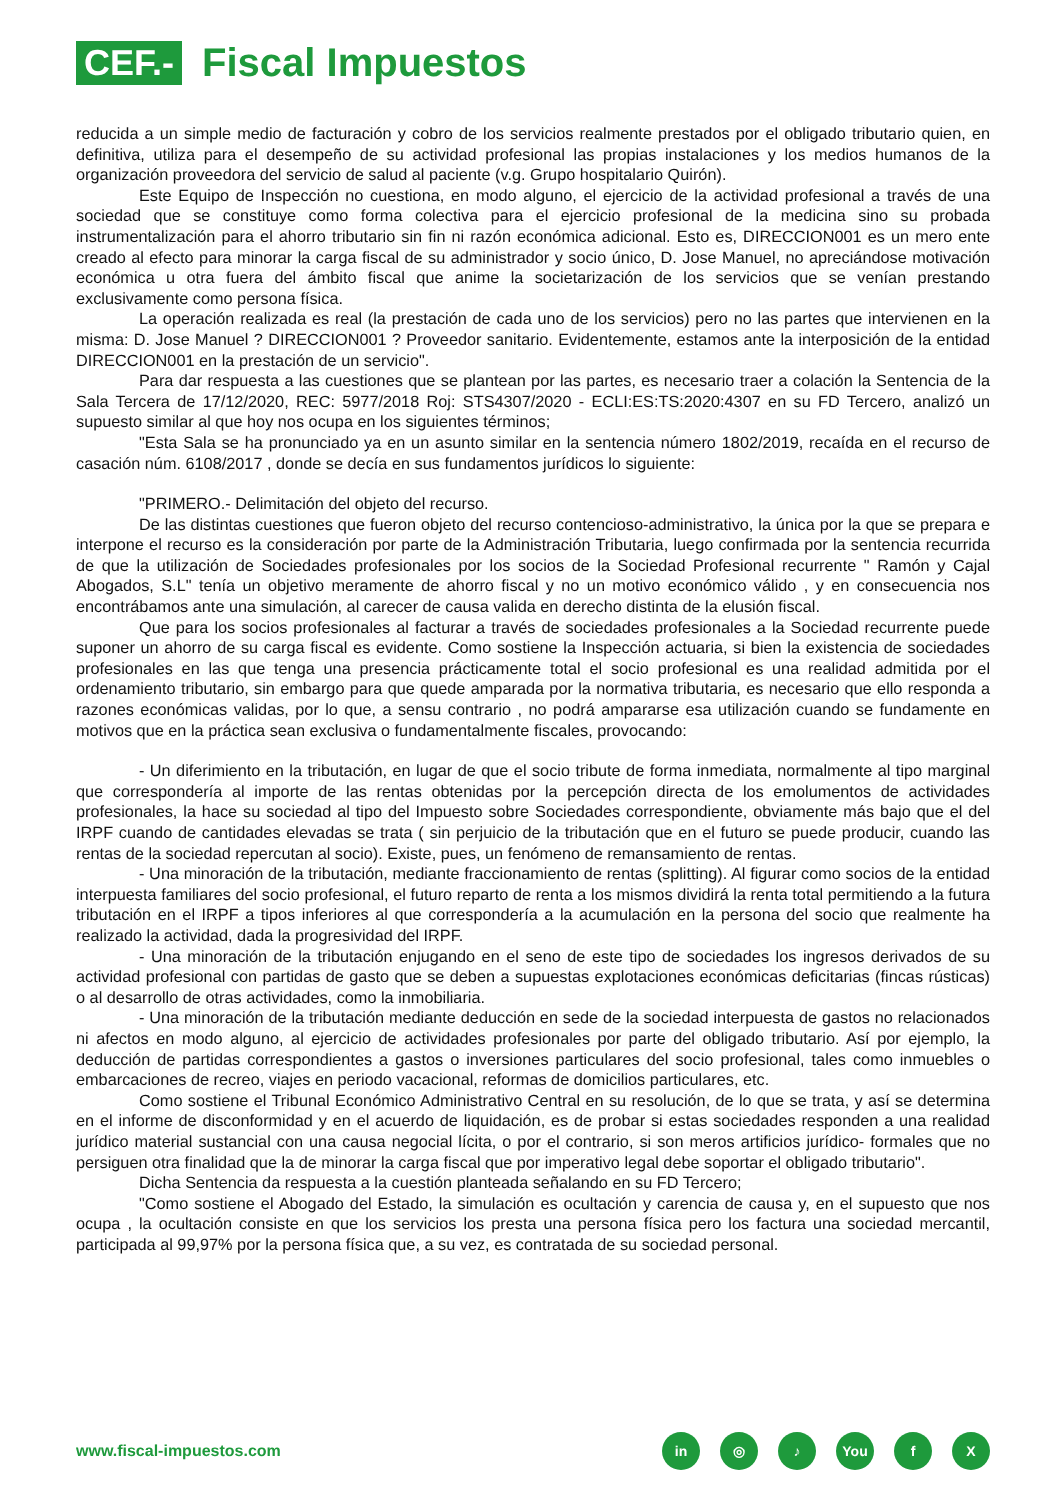CEF.-
Fiscal Impuestos
reducida a un simple medio de facturación y cobro de los servicios realmente prestados por el obligado tributario quien, en definitiva, utiliza para el desempeño de su actividad profesional las propias instalaciones y los medios humanos de la organización proveedora del servicio de salud al paciente (v.g. Grupo hospitalario Quirón).
Este Equipo de Inspección no cuestiona, en modo alguno, el ejercicio de la actividad profesional a través de una sociedad que se constituye como forma colectiva para el ejercicio profesional de la medicina sino su probada instrumentalización para el ahorro tributario sin fin ni razón económica adicional. Esto es, DIRECCION001 es un mero ente creado al efecto para minorar la carga fiscal de su administrador y socio único, D. Jose Manuel, no apreciándose motivación económica u otra fuera del ámbito fiscal que anime la societarización de los servicios que se venían prestando exclusivamente como persona física.
La operación realizada es real (la prestación de cada uno de los servicios) pero no las partes que intervienen en la misma: D. Jose Manuel ? DIRECCION001 ? Proveedor sanitario. Evidentemente, estamos ante la interposición de la entidad DIRECCION001 en la prestación de un servicio".
Para dar respuesta a las cuestiones que se plantean por las partes, es necesario traer a colación la Sentencia de la Sala Tercera de 17/12/2020, REC: 5977/2018 Roj: STS4307/2020 - ECLI:ES:TS:2020:4307 en su FD Tercero, analizó un supuesto similar al que hoy nos ocupa en los siguientes términos;
"Esta Sala se ha pronunciado ya en un asunto similar en la sentencia número 1802/2019, recaída en el recurso de casación núm. 6108/2017 , donde se decía en sus fundamentos jurídicos lo siguiente:
"PRIMERO.- Delimitación del objeto del recurso.
De las distintas cuestiones que fueron objeto del recurso contencioso-administrativo, la única por la que se prepara e interpone el recurso es la consideración por parte de la Administración Tributaria, luego confirmada por la sentencia recurrida de que la utilización de Sociedades profesionales por los socios de la Sociedad Profesional recurrente " Ramón y Cajal Abogados, S.L" tenía un objetivo meramente de ahorro fiscal y no un motivo económico válido , y en consecuencia nos encontrábamos ante una simulación, al carecer de causa valida en derecho distinta de la elusión fiscal.
Que para los socios profesionales al facturar a través de sociedades profesionales a la Sociedad recurrente puede suponer un ahorro de su carga fiscal es evidente. Como sostiene la Inspección actuaria, si bien la existencia de sociedades profesionales en las que tenga una presencia prácticamente total el socio profesional es una realidad admitida por el ordenamiento tributario, sin embargo para que quede amparada por la normativa tributaria, es necesario que ello responda a razones económicas validas, por lo que, a sensu contrario , no podrá ampararse esa utilización cuando se fundamente en motivos que en la práctica sean exclusiva o fundamentalmente fiscales, provocando:
- Un diferimiento en la tributación, en lugar de que el socio tribute de forma inmediata, normalmente al tipo marginal que correspondería al importe de las rentas obtenidas por la percepción directa de los emolumentos de actividades profesionales, la hace su sociedad al tipo del Impuesto sobre Sociedades correspondiente, obviamente más bajo que el del IRPF cuando de cantidades elevadas se trata ( sin perjuicio de la tributación que en el futuro se puede producir, cuando las rentas de la sociedad repercutan al socio). Existe, pues, un fenómeno de remansamiento de rentas.
- Una minoración de la tributación, mediante fraccionamiento de rentas (splitting). Al figurar como socios de la entidad interpuesta familiares del socio profesional, el futuro reparto de renta a los mismos dividirá la renta total permitiendo a la futura tributación en el IRPF a tipos inferiores al que correspondería a la acumulación en la persona del socio que realmente ha realizado la actividad, dada la progresividad del IRPF.
- Una minoración de la tributación enjugando en el seno de este tipo de sociedades los ingresos derivados de su actividad profesional con partidas de gasto que se deben a supuestas explotaciones económicas deficitarias (fincas rústicas) o al desarrollo de otras actividades, como la inmobiliaria.
- Una minoración de la tributación mediante deducción en sede de la sociedad interpuesta de gastos no relacionados ni afectos en modo alguno, al ejercicio de actividades profesionales por parte del obligado tributario. Así por ejemplo, la deducción de partidas correspondientes a gastos o inversiones particulares del socio profesional, tales como inmuebles o embarcaciones de recreo, viajes en periodo vacacional, reformas de domicilios particulares, etc.
Como sostiene el Tribunal Económico Administrativo Central en su resolución, de lo que se trata, y así se determina en el informe de disconformidad y en el acuerdo de liquidación, es de probar si estas sociedades responden a una realidad jurídico material sustancial con una causa negocial lícita, o por el contrario, si son meros artificios jurídico- formales que no persiguen otra finalidad que la de minorar la carga fiscal que por imperativo legal debe soportar el obligado tributario".
Dicha Sentencia da respuesta a la cuestión planteada señalando en su FD Tercero;
"Como sostiene el Abogado del Estado, la simulación es ocultación y carencia de causa y, en el supuesto que nos ocupa , la ocultación consiste en que los servicios los presta una persona física pero los factura una sociedad mercantil, participada al 99,97% por la persona física que, a su vez, es contratada de su sociedad personal.
www.fiscal-impuestos.com
in ◎ ♪ You f X